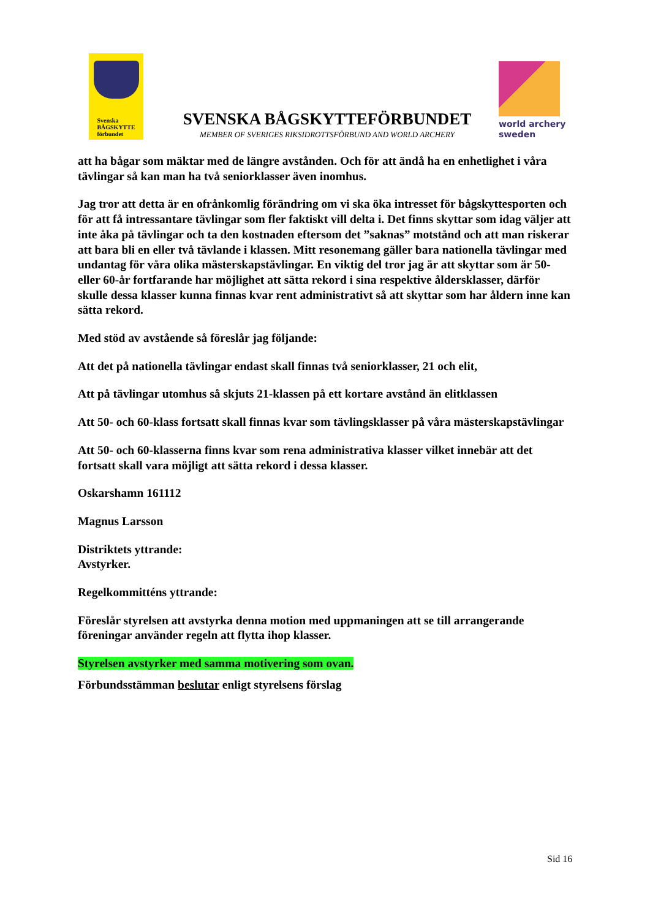Svenska
BÅGSKYTTE
förbundet
SVENSKA BÅGSKYTTEFÖRBUNDET
MEMBER OF SVERIGES RIKSIDROTTSFÖRBUND AND WORLD ARCHERY
world archery
sweden
att ha bågar som mäktar med de längre avstånden. Och för att ändå ha en enhetlighet i våra tävlingar så kan man ha två seniorklasser även inomhus.
Jag tror att detta är en ofrånkomlig förändring om vi ska öka intresset för bågskyttesporten och för att få intressantare tävlingar som fler faktiskt vill delta i. Det finns skyttar som idag väljer att inte åka på tävlingar och ta den kostnaden eftersom det ”saknas” motstånd och att man riskerar att bara bli en eller två tävlande i klassen. Mitt resonemang gäller bara nationella tävlingar med undantag för våra olika mästerskapstävlingar. En viktig del tror jag är att skyttar som är 50- eller 60-år fortfarande har möjlighet att sätta rekord i sina respektive åldersklasser, därför skulle dessa klasser kunna finnas kvar rent administrativt så att skyttar som har åldern inne kan sätta rekord.
Med stöd av avstående så föreslår jag följande:
Att det på nationella tävlingar endast skall finnas två seniorklasser, 21 och elit,
Att på tävlingar utomhus så skjuts 21-klassen på ett kortare avstånd än elitklassen
Att 50- och 60-klass fortsatt skall finnas kvar som tävlingsklasser på våra mästerskapstävlingar
Att 50- och 60-klasserna finns kvar som rena administrativa klasser vilket innebär att det fortsatt skall vara möjligt att sätta rekord i dessa klasser.
Oskarshamn 161112
Magnus Larsson
Distriktets yttrande:
Avstyrker.
Regelkommitténs yttrande:
Föreslår styrelsen att avstyrka denna motion med uppmaningen att se till arrangerande föreningar använder regeln att flytta ihop klasser.
Styrelsen avstyrker med samma motivering som ovan.
Förbundsstämman beslutar enligt styrelsens förslag
Sid 16